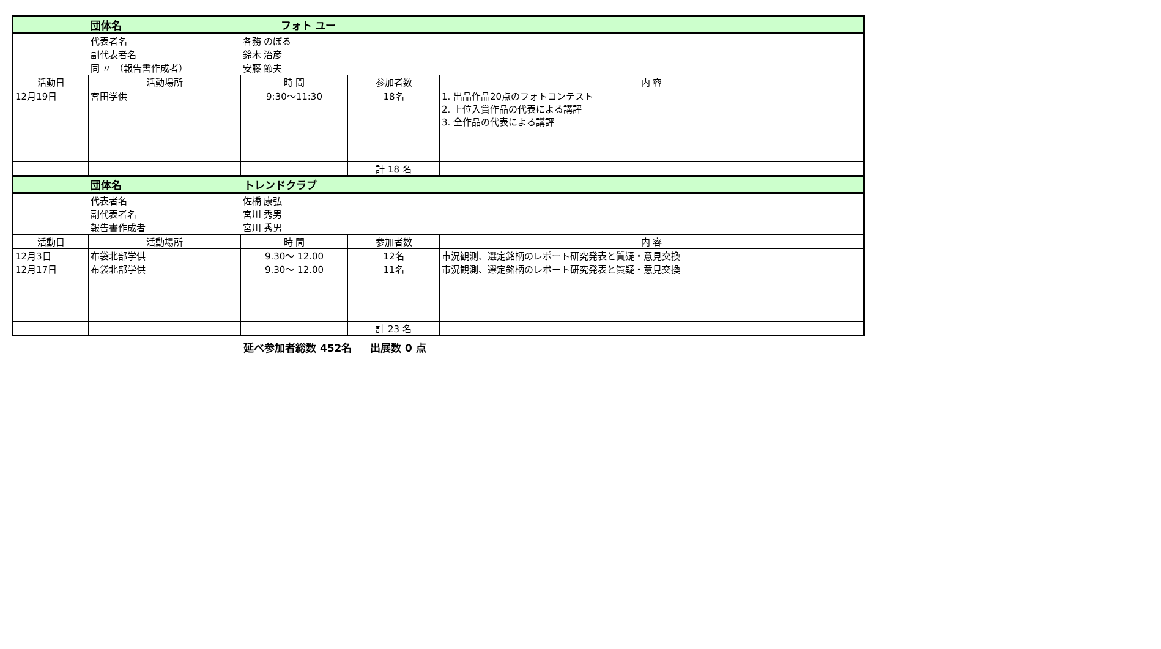| | 団体名 フォト ユー | | | |
| | 代表者名 | 各務 のぼる | | |
| | 副代表者名 | 鈴木 治彦 | | |
| | 同 〃 （報告書作成者） | 安藤 節夫 | | |
| 活動日 | 活動場所 | 時 間 | 参加者数 | 内 容 |
| 12月19日 | 宮田学供 | 9:30～11:30 | 18名 | 1. 出品作品20点のフォトコンテスト 2. 上位入賞作品の代表による講評 3. 全作品の代表による講評 |
| | | | 計 18 名 | |
| | 団体名 トレンドクラブ | | | |
| | 代表者名 | 佐橋 康弘 | | |
| | 副代表者名 | 宮川 秀男 | | |
| | 報告書作成者 | 宮川 秀男 | | |
| 活動日 | 活動場所 | 時 間 | 参加者数 | 内 容 |
| 12月3日 | 布袋北部学供 | 9.30～ 12.00 | 12名 | 市況観測、選定銘柄のレポート研究発表と質疑・意見交換 |
| 12月17日 | 布袋北部学供 | 9.30～ 12.00 | 11名 | 市況観測、選定銘柄のレポート研究発表と質疑・意見交換 |
| | | | 計 23 名 | |
延べ参加者総数 452名 出展数 0 点